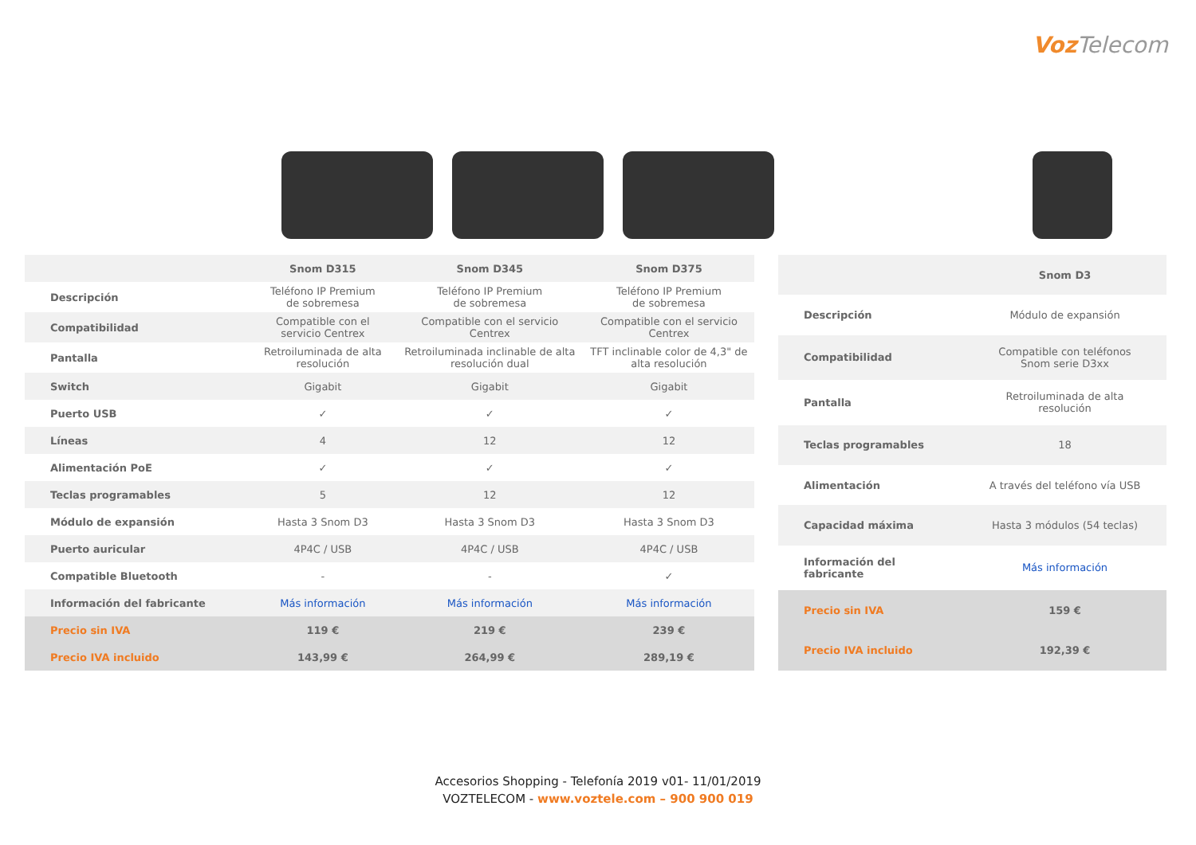VozTelecom
| | Snom D315 | Snom D345 | Snom D375 |
| --- | --- | --- | --- |
| Descripción | Teléfono IP Premium de sobremesa | Teléfono IP Premium de sobremesa | Teléfono IP Premium de sobremesa |
| Compatibilidad | Compatible con el servicio Centrex | Compatible con el servicio Centrex | Compatible con el servicio Centrex |
| Pantalla | Retroiluminada de alta resolución | Retroiluminada inclinable de alta resolución dual | TFT inclinable color de 4,3" de alta resolución |
| Switch | Gigabit | Gigabit | Gigabit |
| Puerto USB | ✓ | ✓ | ✓ |
| Líneas | 4 | 12 | 12 |
| Alimentación PoE | ✓ | ✓ | ✓ |
| Teclas programables | 5 | 12 | 12 |
| Módulo de expansión | Hasta 3 Snom D3 | Hasta 3 Snom D3 | Hasta 3 Snom D3 |
| Puerto auricular | 4P4C / USB | 4P4C / USB | 4P4C / USB |
| Compatible Bluetooth | - | - | ✓ |
| Información del fabricante | Más información | Más información | Más información |
| Precio sin IVA | 119 € | 219 € | 239 € |
| Precio IVA incluido | 143,99 € | 264,99 € | 289,19 € |
| | Snom D3 |
| --- | --- |
| Descripción | Módulo de expansión |
| Compatibilidad | Compatible con teléfonos Snom serie D3xx |
| Pantalla | Retroiluminada de alta resolución |
| Teclas programables | 18 |
| Alimentación | A través del teléfono vía USB |
| Capacidad máxima | Hasta 3 módulos (54 teclas) |
| Información del fabricante | Más información |
| Precio sin IVA | 159 € |
| Precio IVA incluido | 192,39 € |
Accesorios Shopping - Telefonía 2019 v01- 11/01/2019
VOZTELECOM - www.voztele.com – 900 900 019